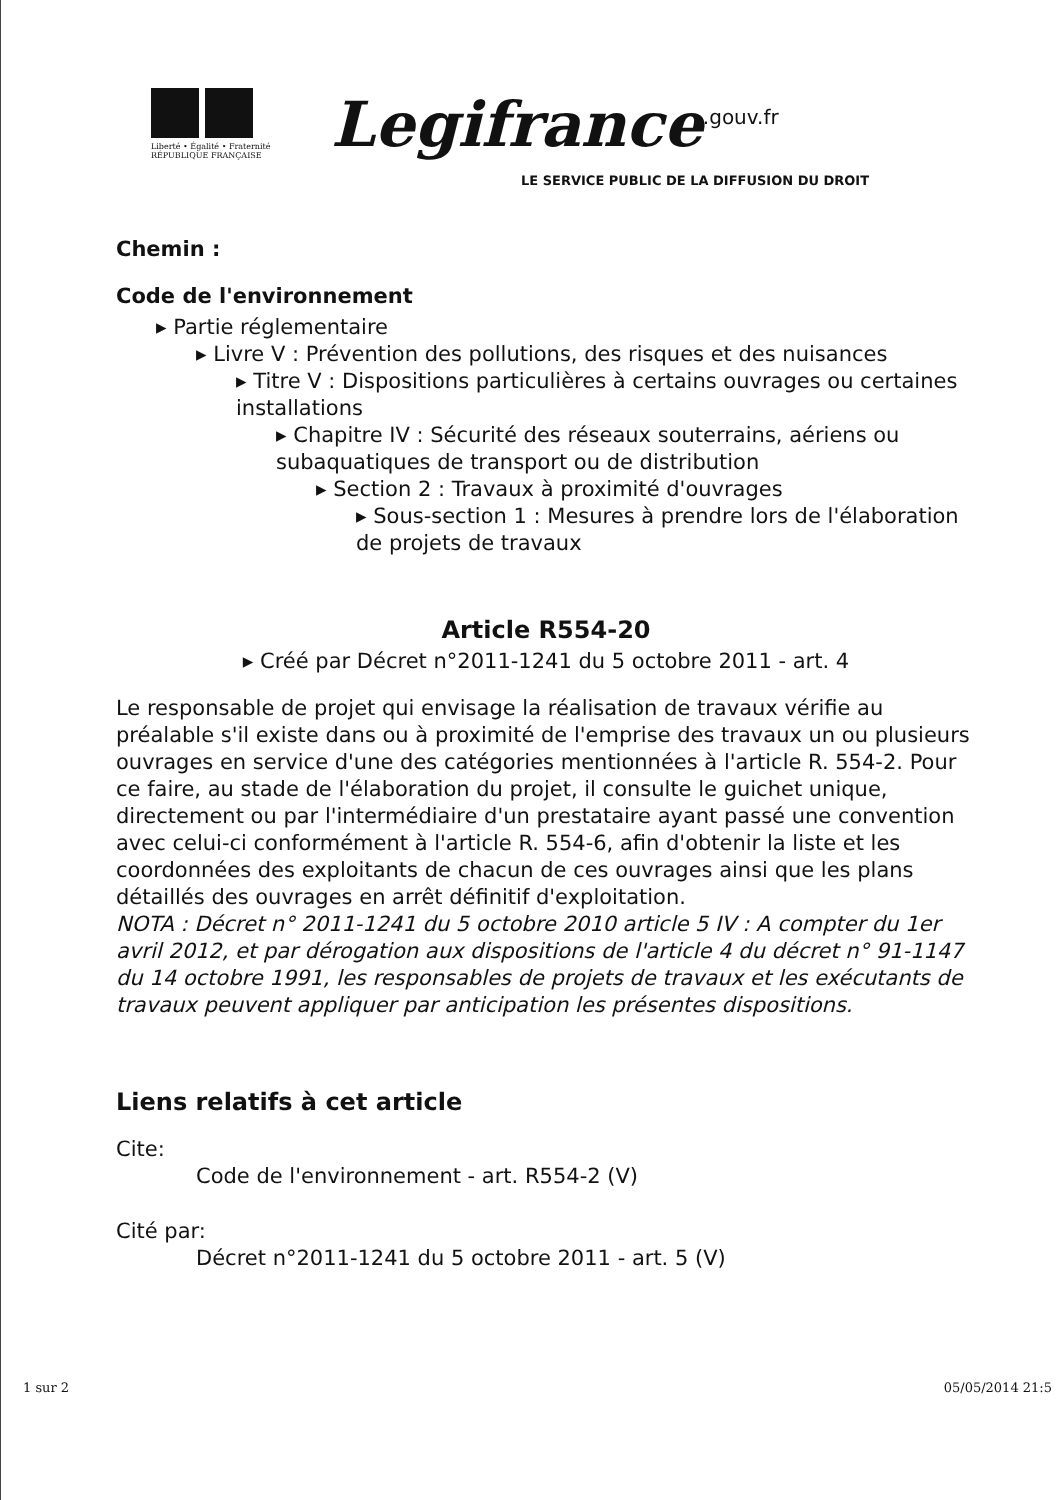Liberté • Égalité • Fraternité RÉPUBLIQUE FRANÇAISE
Legifrance<sup>.gouv.fr</sup>
LE SERVICE PUBLIC DE LA DIFFUSION DU DROIT
Chemin :
Code de l'environnement
▸ Partie réglementaire
▸ Livre V : Prévention des pollutions, des risques et des nuisances
▸ Titre V : Dispositions particulières à certains ouvrages ou certaines installations
▸ Chapitre IV : Sécurité des réseaux souterrains, aériens ou subaquatiques de transport ou de distribution
▸ Section 2 : Travaux à proximité d'ouvrages
▸ Sous-section 1 : Mesures à prendre lors de l'élaboration de projets de travaux
Article R554-20
▸ Créé par Décret n°2011-1241 du 5 octobre 2011 - art. 4
Le responsable de projet qui envisage la réalisation de travaux vérifie au préalable s'il existe dans ou à proximité de l'emprise des travaux un ou plusieurs ouvrages en service d'une des catégories mentionnées à l'article R. 554-2. Pour ce faire, au stade de l'élaboration du projet, il consulte le guichet unique, directement ou par l'intermédiaire d'un prestataire ayant passé une convention avec celui-ci conformément à l'article R. 554-6, afin d'obtenir la liste et les coordonnées des exploitants de chacun de ces ouvrages ainsi que les plans détaillés des ouvrages en arrêt définitif d'exploitation.
NOTA : Décret n° 2011-1241 du 5 octobre 2010 article 5 IV : A compter du 1er avril 2012, et par dérogation aux dispositions de l'article 4 du décret n° 91-1147 du 14 octobre 1991, les responsables de projets de travaux et les exécutants de travaux peuvent appliquer par anticipation les présentes dispositions.
Liens relatifs à cet article
Cite:
Code de l'environnement - art. R554-2 (V)
Cité par:
Décret n°2011-1241 du 5 octobre 2011 - art. 5 (V)
1 sur 2 05/05/2014 21:5